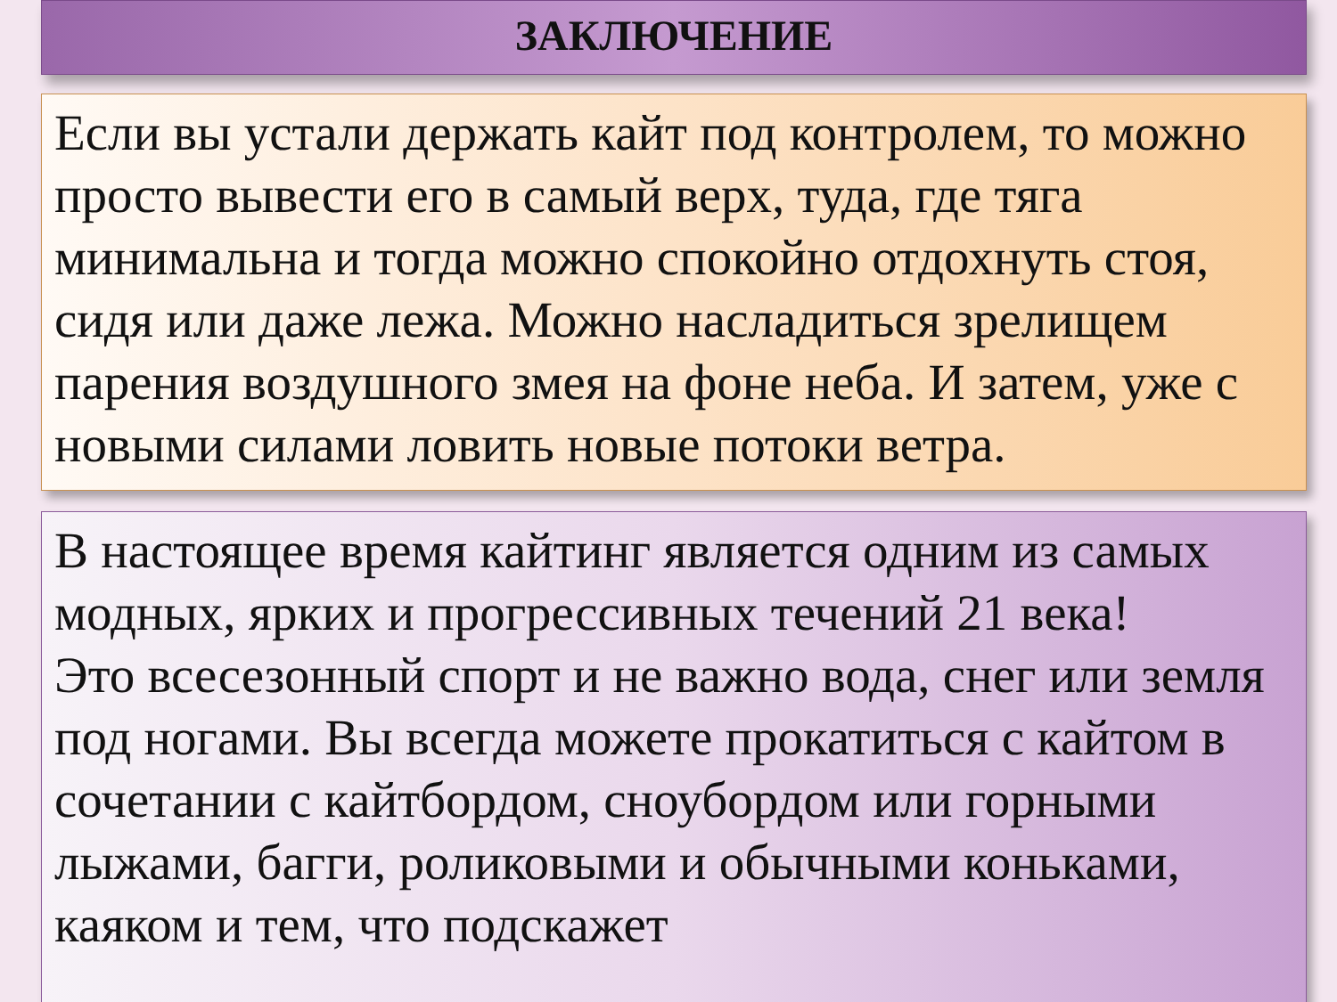ЗАКЛЮЧЕНИЕ
Если вы устали держать кайт под контролем, то можно просто вывести его в самый верх, туда, где тяга минимальна и тогда можно спокойно отдохнуть стоя, сидя или даже лежа. Можно насладиться зрелищем парения воздушного змея на фоне неба. И затем, уже с новыми силами ловить новые потоки ветра.
В настоящее время кайтинг является одним из самых модных, ярких и прогрессивных течений 21 века!
Это всесезонный спорт и не важно вода, снег или земля под ногами. Вы всегда можете прокатиться с кайтом в сочетании с кайтбордом, сноубордом или горными лыжами, багги, роликовыми и обычными коньками, каяком и тем, что подскажет